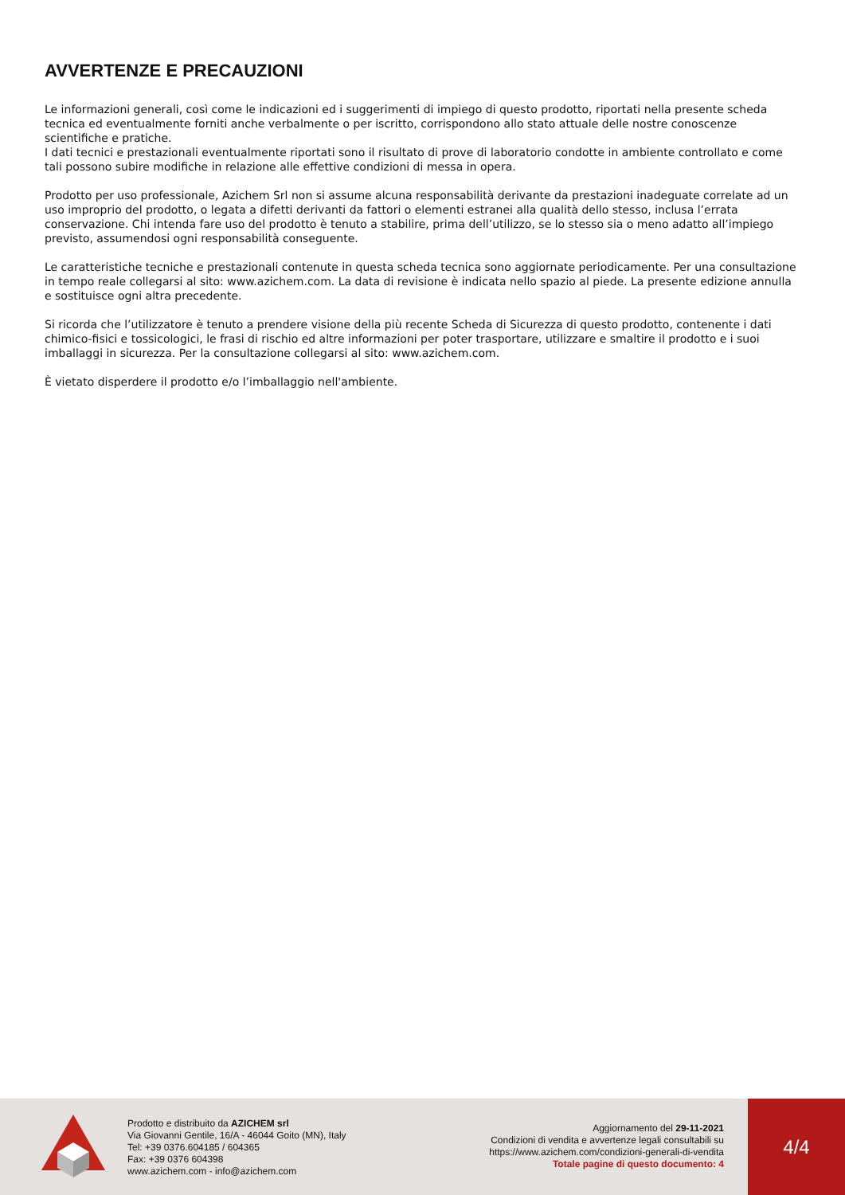AVVERTENZE E PRECAUZIONI
Le informazioni generali, così come le indicazioni ed i suggerimenti di impiego di questo prodotto, riportati nella presente scheda tecnica ed eventualmente forniti anche verbalmente o per iscritto, corrispondono allo stato attuale delle nostre conoscenze scientifiche e pratiche.
I dati tecnici e prestazionali eventualmente riportati sono il risultato di prove di laboratorio condotte in ambiente controllato e come tali possono subire modifiche in relazione alle effettive condizioni di messa in opera.
Prodotto per uso professionale, Azichem Srl non si assume alcuna responsabilità derivante da prestazioni inadeguate correlate ad un uso improprio del prodotto, o legata a difetti derivanti da fattori o elementi estranei alla qualità dello stesso, inclusa l’errata conservazione. Chi intenda fare uso del prodotto è tenuto a stabilire, prima dell’utilizzo, se lo stesso sia o meno adatto all’impiego previsto, assumendosi ogni responsabilità conseguente.
Le caratteristiche tecniche e prestazionali contenute in questa scheda tecnica sono aggiornate periodicamente. Per una consultazione in tempo reale collegarsi al sito: www.azichem.com. La data di revisione è indicata nello spazio al piede. La presente edizione annulla e sostituisce ogni altra precedente.
Si ricorda che l’utilizzatore è tenuto a prendere visione della più recente Scheda di Sicurezza di questo prodotto, contenente i dati chimico-fisici e tossicologici, le frasi di rischio ed altre informazioni per poter trasportare, utilizzare e smaltire il prodotto e i suoi imballaggi in sicurezza. Per la consultazione collegarsi al sito: www.azichem.com.
È vietato disperdere il prodotto e/o l’imballaggio nell'ambiente.
Prodotto e distribuito da AZICHEM srl
Via Giovanni Gentile, 16/A - 46044 Goito (MN), Italy
Tel: +39 0376.604185 / 604365
Fax: +39 0376 604398
www.azichem.com - info@azichem.com
Aggiornamento del 29-11-2021
Condizioni di vendita e avvertenze legali consultabili su
https://www.azichem.com/condizioni-generali-di-vendita
Totale pagine di questo documento: 4
4/4